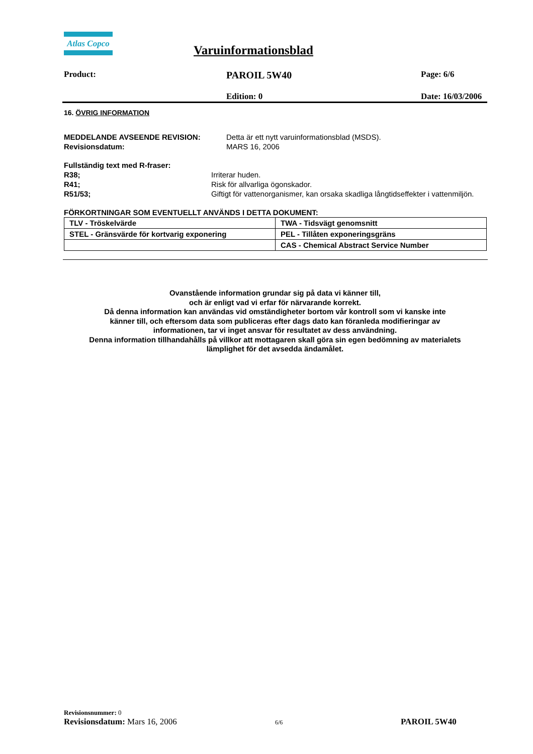Atlas Copco
Varuinformationsblad
Product: PAROIL 5W40 Page: 6/6
Edition: 0 Date: 16/03/2006
16. ÖVRIG INFORMATION
MEDDELANDE AVSEENDE REVISION: Detta är ett nytt varuinformationsblad (MSDS).
Revisionsdatum: MARS 16, 2006
Fullständig text med R-fraser:
R38; Irriterar huden.
R41; Risk för allvarliga ögonskador.
R51/53; Giftigt för vattenorganismer, kan orsaka skadliga långtidseffekter i vattenmiljön.
FÖRKORTNINGAR SOM EVENTUELLT ANVÄNDS I DETTA DOKUMENT:
| TLV - Tröskelvärde | TWA - Tidsvägt genomsnitt |
| STEL - Gränsvärde för kortvarig exponering | PEL - Tillåten exponeringsgräns |
| | CAS - Chemical Abstract Service Number |
Ovanstående information grundar sig på data vi känner till,
och är enligt vad vi erfar för närvarande korrekt.
Då denna information kan användas vid omständigheter bortom vår kontroll som vi kanske inte
känner till, och eftersom data som publiceras efter dags dato kan föranleda modifieringar av
informationen, tar vi inget ansvar för resultatet av dess användning.
Denna information tillhandahålls på villkor att mottagaren skall göra sin egen bedömning av materialets
lämplighet för det avsedda ändamålet.
Revisionsnummer: 0
Revisionsdatum: Mars 16, 2006 6/6 PAROIL 5W40